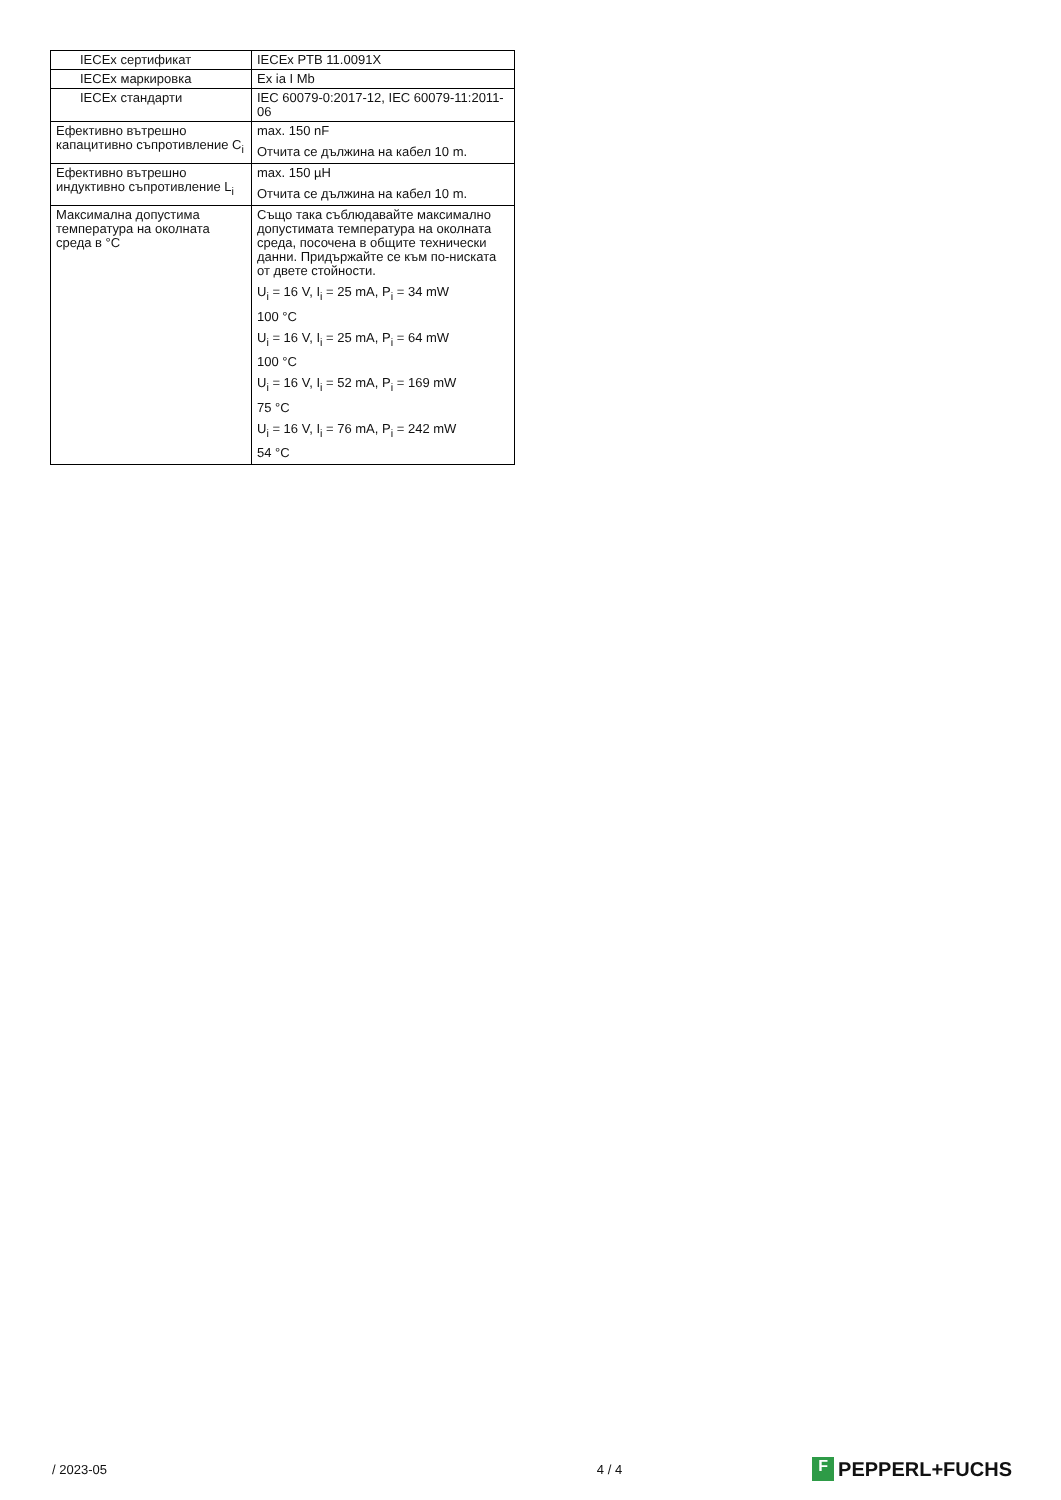| IECEx сертификат | IECEx PTB 11.0091X |
| IECEx маркировка | Ex ia I Mb |
| IECEx стандарти | IEC 60079-0:2017-12, IEC 60079-11:2011-06 |
| Ефективно вътрешно капацитивно съпротивление C<sub>i</sub> | max. 150 nF Отчита се дължина на кабел 10 m. |
| Ефективно вътрешно индуктивно съпротивление L<sub>i</sub> | max. 150 µH Отчита се дължина на кабел 10 m. |
| Максимална допустима температура на околната среда в °C | Също така съблюдавайте максимално допустимата температура на околната среда, посочена в общите технически данни. Придържайте се към по-ниската от двете стойности. U<sub>i</sub> = 16 V, I<sub>i</sub> = 25 mA, P<sub>i</sub> = 34 mW 100 °C U<sub>i</sub> = 16 V, I<sub>i</sub> = 25 mA, P<sub>i</sub> = 64 mW 100 °C U<sub>i</sub> = 16 V, I<sub>i</sub> = 52 mA, P<sub>i</sub> = 169 mW 75 °C U<sub>i</sub> = 16 V, I<sub>i</sub> = 76 mA, P<sub>i</sub> = 242 mW 54 °C |
/ 2023-05 4 / 4 F PEPPERL+FUCHS